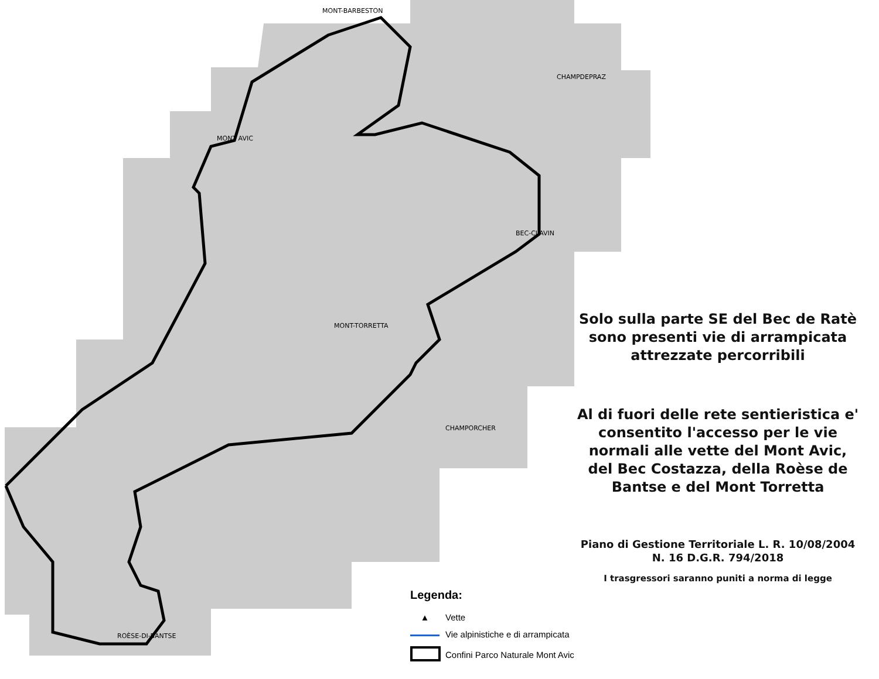MONT-BARBESTON
MONT AVIC
BEC-CLAVIN
MONT-TORRETTA
CHAMPDEPRAZ
CHAMPORCHER
ROÈSE-DI-BANTSE
Solo sulla parte SE del Bec de Ratè sono presenti vie di arrampicata attrezzate percorribili
Al di fuori delle rete sentieristica e' consentito l'accesso per le vie normali alle vette del Mont Avic, del Bec Costazza, della Roèse de Bantse e del Mont Torretta
Piano di Gestione Territoriale L. R. 10/08/2004 N. 16 D.G.R. 794/2018
I trasgressori saranno puniti a norma di legge
Legenda:
▲ Vette
Vie alpinistiche e di arrampicata
Confini Parco Naturale Mont Avic